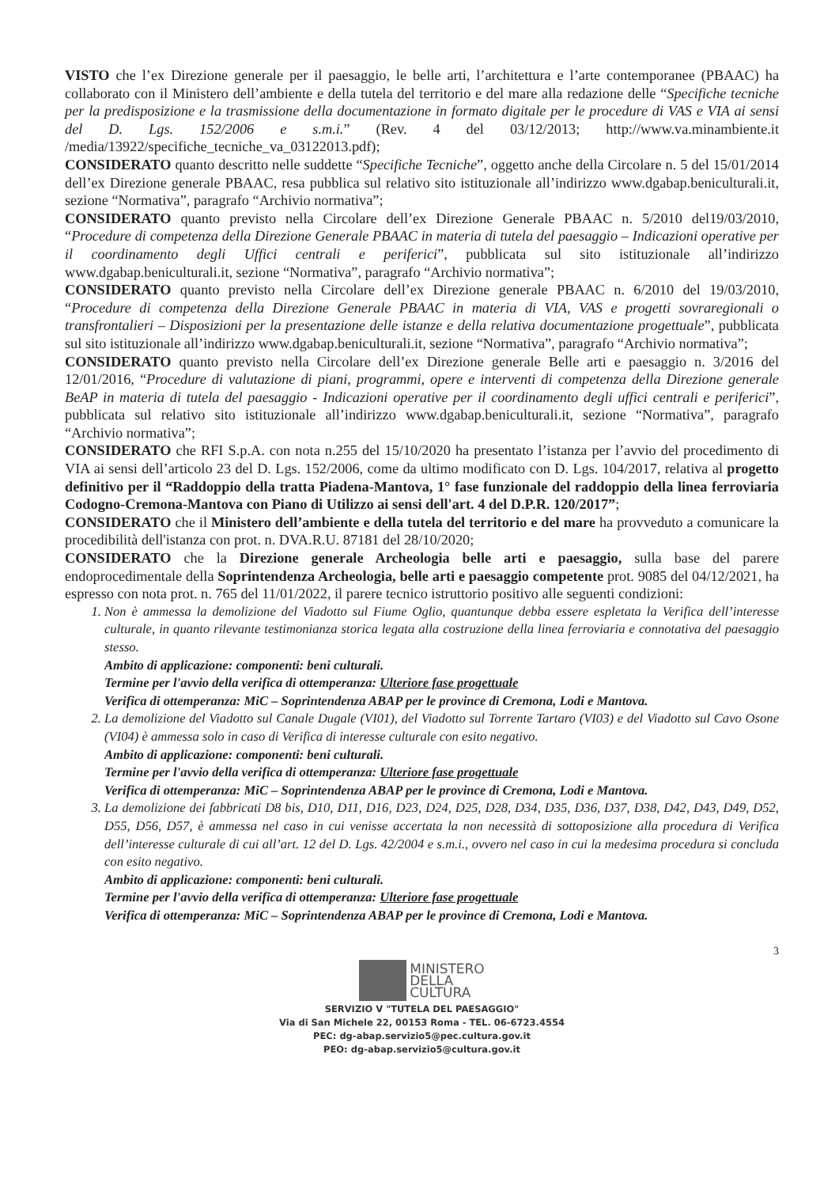VISTO che l’ex Direzione generale per il paesaggio, le belle arti, l’architettura e l’arte contemporanee (PBAAC) ha collaborato con il Ministero dell’ambiente e della tutela del territorio e del mare alla redazione delle “Specifiche tecniche per la predisposizione e la trasmissione della documentazione in formato digitale per le procedure di VAS e VIA ai sensi del D. Lgs. 152/2006 e s.m.i.” (Rev. 4 del 03/12/2013; http://www.va.minambiente.it /media/13922/specifiche_tecniche_va_03122013.pdf);
CONSIDERATO quanto descritto nelle suddette “Specifiche Tecniche”, oggetto anche della Circolare n. 5 del 15/01/2014 dell’ex Direzione generale PBAAC, resa pubblica sul relativo sito istituzionale all’indirizzo www.dgabap.beniculturali.it, sezione “Normativa”, paragrafo “Archivio normativa”;
CONSIDERATO quanto previsto nella Circolare dell’ex Direzione Generale PBAAC n. 5/2010 del19/03/2010, “Procedure di competenza della Direzione Generale PBAAC in materia di tutela del paesaggio – Indicazioni operative per il coordinamento degli Uffici centrali e periferici”, pubblicata sul sito istituzionale all’indirizzo www.dgabap.beniculturali.it, sezione “Normativa”, paragrafo “Archivio normativa”;
CONSIDERATO quanto previsto nella Circolare dell’ex Direzione generale PBAAC n. 6/2010 del 19/03/2010, “Procedure di competenza della Direzione Generale PBAAC in materia di VIA, VAS e progetti sovraregionali o transfrontalieri – Disposizioni per la presentazione delle istanze e della relativa documentazione progettuale”, pubblicata sul sito istituzionale all’indirizzo www.dgabap.beniculturali.it, sezione “Normativa”, paragrafo “Archivio normativa”;
CONSIDERATO quanto previsto nella Circolare dell’ex Direzione generale Belle arti e paesaggio n. 3/2016 del 12/01/2016, “Procedure di valutazione di piani, programmi, opere e interventi di competenza della Direzione generale BeAP in materia di tutela del paesaggio - Indicazioni operative per il coordinamento degli uffici centrali e periferici”, pubblicata sul relativo sito istituzionale all’indirizzo www.dgabap.beniculturali.it, sezione “Normativa”, paragrafo “Archivio normativa”;
CONSIDERATO che RFI S.p.A. con nota n.255 del 15/10/2020 ha presentato l’istanza per l’avvio del procedimento di VIA ai sensi dell’articolo 23 del D. Lgs. 152/2006, come da ultimo modificato con D. Lgs. 104/2017, relativa al progetto definitivo per il “Raddoppio della tratta Piadena-Mantova, 1° fase funzionale del raddoppio della linea ferroviaria Codogno-Cremona-Mantova con Piano di Utilizzo ai sensi dell'art. 4 del D.P.R. 120/2017”;
CONSIDERATO che il Ministero dell’ambiente e della tutela del territorio e del mare ha provveduto a comunicare la procedibilità dell'istanza con prot. n. DVA.R.U. 87181 del 28/10/2020;
CONSIDERATO che la Direzione generale Archeologia belle arti e paesaggio, sulla base del parere endoprocedimentale della Soprintendenza Archeologia, belle arti e paesaggio competente prot. 9085 del 04/12/2021, ha espresso con nota prot. n. 765 del 11/01/2022, il parere tecnico istruttorio positivo alle seguenti condizioni:
1. Non è ammessa la demolizione del Viadotto sul Fiume Oglio, quantunque debba essere espletata la Verifica dell’interesse culturale, in quanto rilevante testimonianza storica legata alla costruzione della linea ferroviaria e connotativa del paesaggio stesso.
Ambito di applicazione: componenti: beni culturali.
Termine per l'avvio della verifica di ottemperanza: Ulteriore fase progettuale
Verifica di ottemperanza: MiC – Soprintendenza ABAP per le province di Cremona, Lodi e Mantova.
2. La demolizione del Viadotto sul Canale Dugale (VI01), del Viadotto sul Torrente Tartaro (VI03) e del Viadotto sul Cavo Osone (VI04) è ammessa solo in caso di Verifica di interesse culturale con esito negativo.
Ambito di applicazione: componenti: beni culturali.
Termine per l'avvio della verifica di ottemperanza: Ulteriore fase progettuale
Verifica di ottemperanza: MiC – Soprintendenza ABAP per le province di Cremona, Lodi e Mantova.
3. La demolizione dei fabbricati D8 bis, D10, D11, D16, D23, D24, D25, D28, D34, D35, D36, D37, D38, D42, D43, D49, D52, D55, D56, D57, è ammessa nel caso in cui venisse accertata la non necessità di sottoposizione alla procedura di Verifica dell’interesse culturale di cui all’art. 12 del D. Lgs. 42/2004 e s.m.i., ovvero nel caso in cui la medesima procedura si concluda con esito negativo.
Ambito di applicazione: componenti: beni culturali.
Termine per l'avvio della verifica di ottemperanza: Ulteriore fase progettuale
Verifica di ottemperanza: MiC – Soprintendenza ABAP per le province di Cremona, Lodi e Mantova.
3
MINISTERO
DELLA
CULTURA
SERVIZIO V "TUTELA DEL PAESAGGIO"
Via di San Michele 22, 00153 Roma - TEL. 06-6723.4554
PEC: dg-abap.servizio5@pec.cultura.gov.it
PEO: dg-abap.servizio5@cultura.gov.it